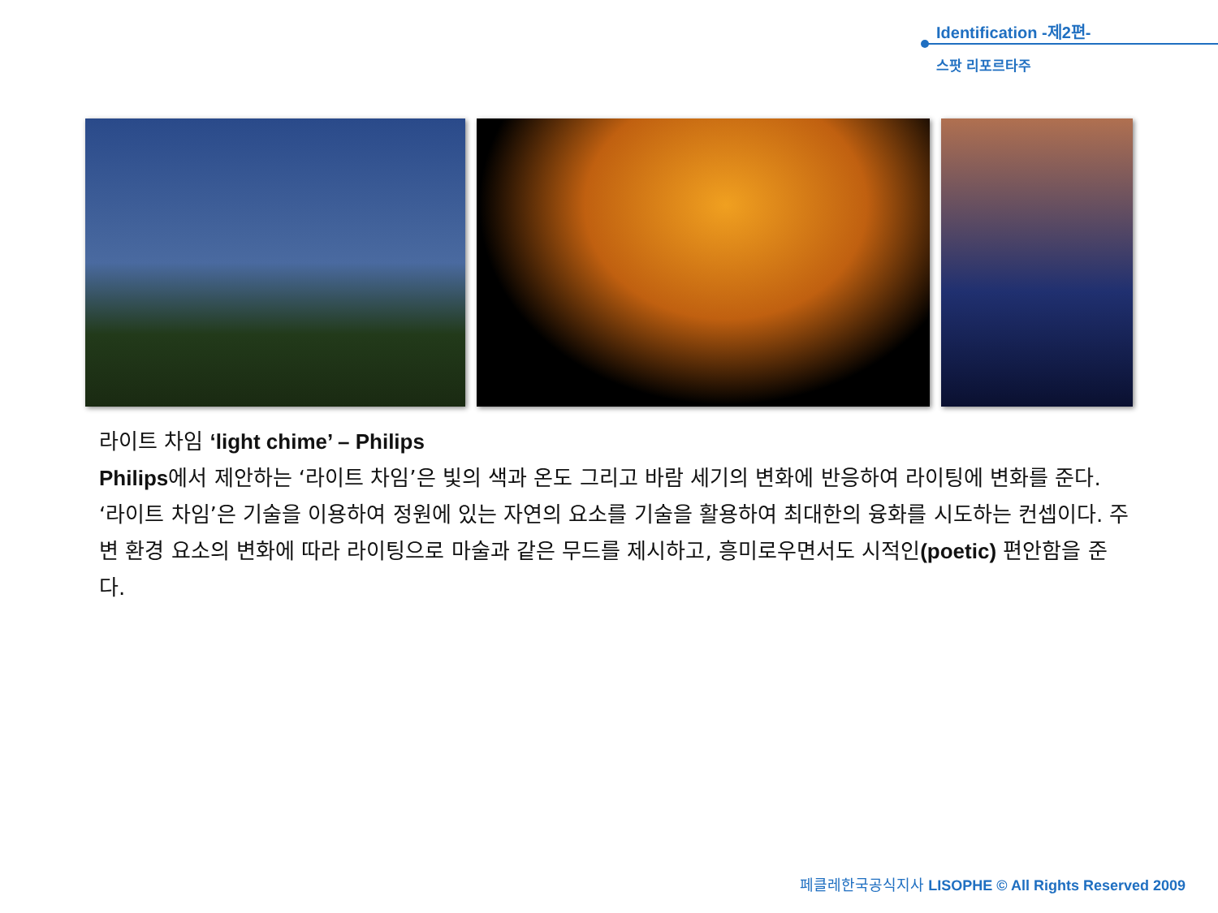Identification -제2편-
스팟 리포르타주
라이트 차임 ‘light chime’ – Philips
Philips에서 제안하는 ‘라이트 차임’은 빛의 색과 온도 그리고 바람 세기의 변화에 반응하여 라이팅에 변화를 준다. ‘라이트 차임’은 기술을 이용하여 정원에 있는 자연의 요소를 기술을 활용하여 최대한의 융화를 시도하는 컨셉이다. 주변 환경 요소의 변화에 따라 라이팅으로 마술과 같은 무드를 제시하고, 흥미로우면서도 시적인(poetic) 편안함을 준다.
페클레한국공식지사 LISOPHE © All Rights Reserved 2009